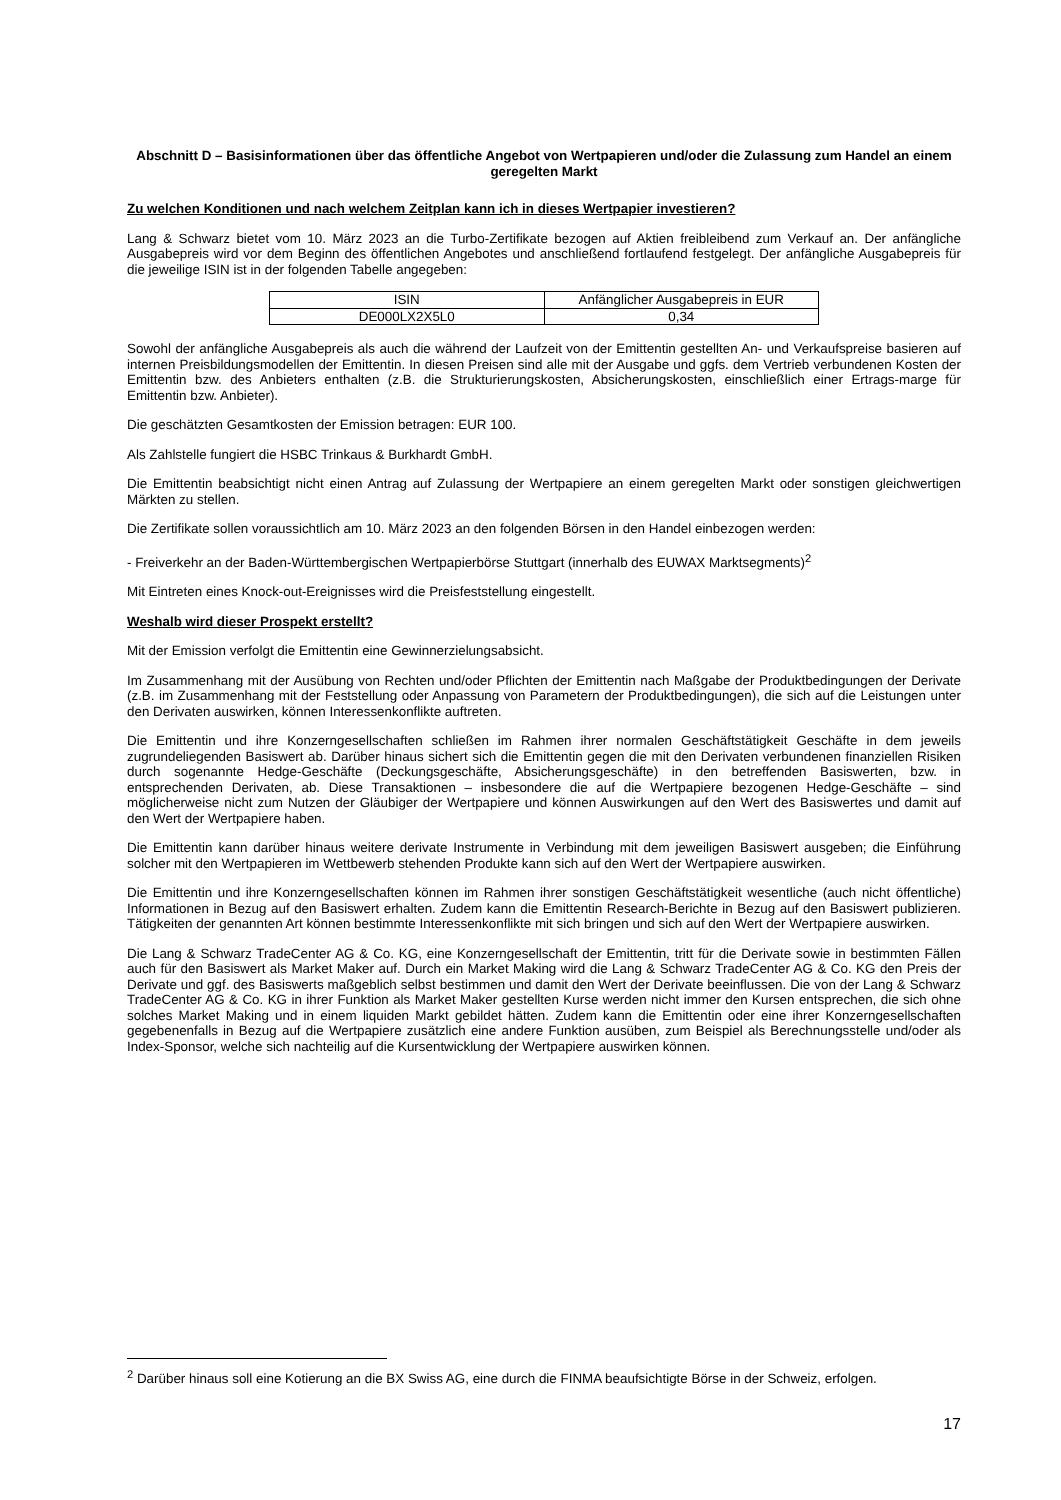Abschnitt D – Basisinformationen über das öffentliche Angebot von Wertpapieren und/oder die Zulassung zum Handel an einem geregelten Markt
Zu welchen Konditionen und nach welchem Zeitplan kann ich in dieses Wertpapier investieren?
Lang & Schwarz bietet vom 10. März 2023 an die Turbo-Zertifikate bezogen auf Aktien freibleibend zum Verkauf an. Der anfängliche Ausgabepreis wird vor dem Beginn des öffentlichen Angebotes und anschließend fortlaufend festgelegt. Der anfängliche Ausgabepreis für die jeweilige ISIN ist in der folgenden Tabelle angegeben:
| ISIN | Anfänglicher Ausgabepreis in EUR |
| --- | --- |
| DE000LX2X5L0 | 0,34 |
Sowohl der anfängliche Ausgabepreis als auch die während der Laufzeit von der Emittentin gestellten An- und Verkaufspreise basieren auf internen Preisbildungsmodellen der Emittentin. In diesen Preisen sind alle mit der Ausgabe und ggfs. dem Vertrieb verbundenen Kosten der Emittentin bzw. des Anbieters enthalten (z.B. die Strukturierungskosten, Absicherungskosten, einschließlich einer Ertrags-marge für Emittentin bzw. Anbieter).
Die geschätzten Gesamtkosten der Emission betragen: EUR 100.
Als Zahlstelle fungiert die HSBC Trinkaus & Burkhardt GmbH.
Die Emittentin beabsichtigt nicht einen Antrag auf Zulassung der Wertpapiere an einem geregelten Markt oder sonstigen gleichwertigen Märkten zu stellen.
Die Zertifikate sollen voraussichtlich am 10. März 2023 an den folgenden Börsen in den Handel einbezogen werden:
- Freiverkehr an der Baden-Württembergischen Wertpapierbörse Stuttgart (innerhalb des EUWAX Marktsegments)<sup>2</sup>
Mit Eintreten eines Knock-out-Ereignisses wird die Preisfeststellung eingestellt.
Weshalb wird dieser Prospekt erstellt?
Mit der Emission verfolgt die Emittentin eine Gewinnerzielungsabsicht.
Im Zusammenhang mit der Ausübung von Rechten und/oder Pflichten der Emittentin nach Maßgabe der Produktbedingungen der Derivate (z.B. im Zusammenhang mit der Feststellung oder Anpassung von Parametern der Produktbedingungen), die sich auf die Leistungen unter den Derivaten auswirken, können Interessenkonflikte auftreten.
Die Emittentin und ihre Konzerngesellschaften schließen im Rahmen ihrer normalen Geschäftstätigkeit Geschäfte in dem jeweils zugrundeliegenden Basiswert ab. Darüber hinaus sichert sich die Emittentin gegen die mit den Derivaten verbundenen finanziellen Risiken durch sogenannte Hedge-Geschäfte (Deckungsgeschäfte, Absicherungsgeschäfte) in den betreffenden Basiswerten, bzw. in entsprechenden Derivaten, ab. Diese Transaktionen – insbesondere die auf die Wertpapiere bezogenen Hedge-Geschäfte – sind möglicherweise nicht zum Nutzen der Gläubiger der Wertpapiere und können Auswirkungen auf den Wert des Basiswertes und damit auf den Wert der Wertpapiere haben.
Die Emittentin kann darüber hinaus weitere derivate Instrumente in Verbindung mit dem jeweiligen Basiswert ausgeben; die Einführung solcher mit den Wertpapieren im Wettbewerb stehenden Produkte kann sich auf den Wert der Wertpapiere auswirken.
Die Emittentin und ihre Konzerngesellschaften können im Rahmen ihrer sonstigen Geschäftstätigkeit wesentliche (auch nicht öffentliche) Informationen in Bezug auf den Basiswert erhalten. Zudem kann die Emittentin Research-Berichte in Bezug auf den Basiswert publizieren. Tätigkeiten der genannten Art können bestimmte Interessenkonflikte mit sich bringen und sich auf den Wert der Wertpapiere auswirken.
Die Lang & Schwarz TradeCenter AG & Co. KG, eine Konzerngesellschaft der Emittentin, tritt für die Derivate sowie in bestimmten Fällen auch für den Basiswert als Market Maker auf. Durch ein Market Making wird die Lang & Schwarz TradeCenter AG & Co. KG den Preis der Derivate und ggf. des Basiswerts maßgeblich selbst bestimmen und damit den Wert der Derivate beeinflussen. Die von der Lang & Schwarz TradeCenter AG & Co. KG in ihrer Funktion als Market Maker gestellten Kurse werden nicht immer den Kursen entsprechen, die sich ohne solches Market Making und in einem liquiden Markt gebildet hätten. Zudem kann die Emittentin oder eine ihrer Konzerngesellschaften gegebenenfalls in Bezug auf die Wertpapiere zusätzlich eine andere Funktion ausüben, zum Beispiel als Berechnungsstelle und/oder als Index-Sponsor, welche sich nachteilig auf die Kursentwicklung der Wertpapiere auswirken können.
<sup>2</sup> Darüber hinaus soll eine Kotierung an die BX Swiss AG, eine durch die FINMA beaufsichtigte Börse in der Schweiz, erfolgen.
17